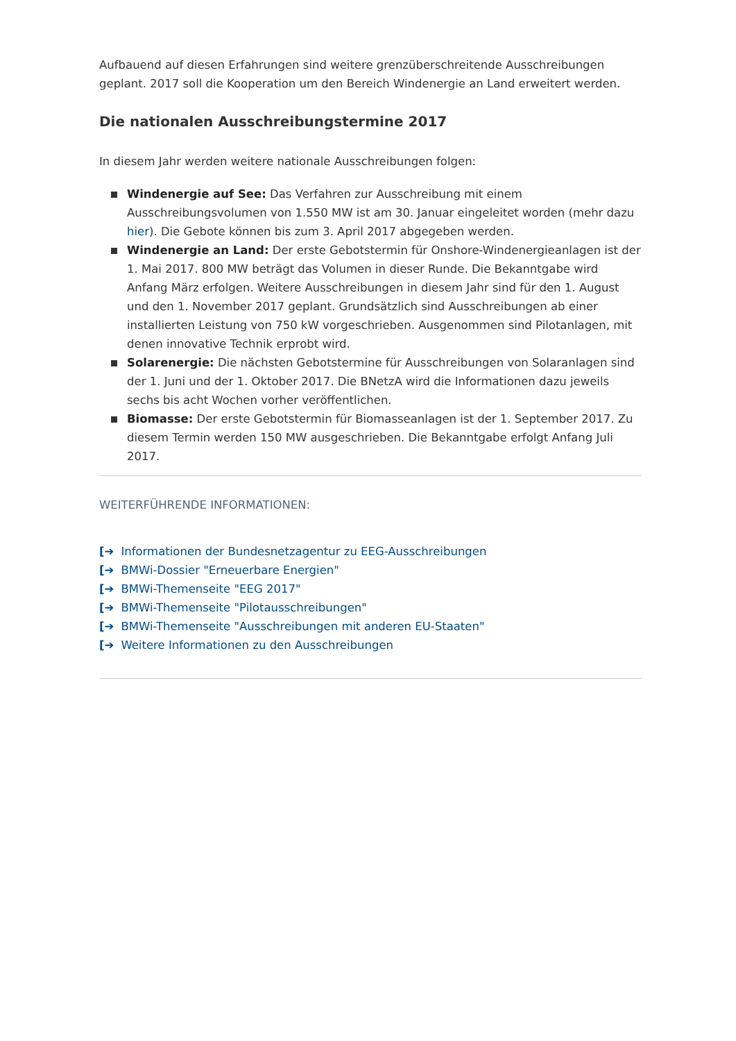Aufbauend auf diesen Erfahrungen sind weitere grenzüberschreitende Ausschreibungen geplant. 2017 soll die Kooperation um den Bereich Windenergie an Land erweitert werden.
Die nationalen Ausschreibungstermine 2017
In diesem Jahr werden weitere nationale Ausschreibungen folgen:
Windenergie auf See: Das Verfahren zur Ausschreibung mit einem Ausschreibungsvolumen von 1.550 MW ist am 30. Januar eingeleitet worden (mehr dazu hier). Die Gebote können bis zum 3. April 2017 abgegeben werden.
Windenergie an Land: Der erste Gebotstermin für Onshore-Windenergieanlagen ist der 1. Mai 2017. 800 MW beträgt das Volumen in dieser Runde. Die Bekanntgabe wird Anfang März erfolgen. Weitere Ausschreibungen in diesem Jahr sind für den 1. August und den 1. November 2017 geplant. Grundsätzlich sind Ausschreibungen ab einer installierten Leistung von 750 kW vorgeschrieben. Ausgenommen sind Pilotanlagen, mit denen innovative Technik erprobt wird.
Solarenergie: Die nächsten Gebotstermine für Ausschreibungen von Solaranlagen sind der 1. Juni und der 1. Oktober 2017. Die BNetzA wird die Informationen dazu jeweils sechs bis acht Wochen vorher veröffentlichen.
Biomasse: Der erste Gebotstermin für Biomasseanlagen ist der 1. September 2017. Zu diesem Termin werden 150 MW ausgeschrieben. Die Bekanntgabe erfolgt Anfang Juli 2017.
WEITERFÜHRENDE INFORMATIONEN:
[➔ Informationen der Bundesnetzagentur zu EEG-Ausschreibungen
[➔ BMWi-Dossier "Erneuerbare Energien"
[➔ BMWi-Themenseite "EEG 2017"
[➔ BMWi-Themenseite "Pilotausschreibungen"
[➔ BMWi-Themenseite "Ausschreibungen mit anderen EU-Staaten"
[➔ Weitere Informationen zu den Ausschreibungen